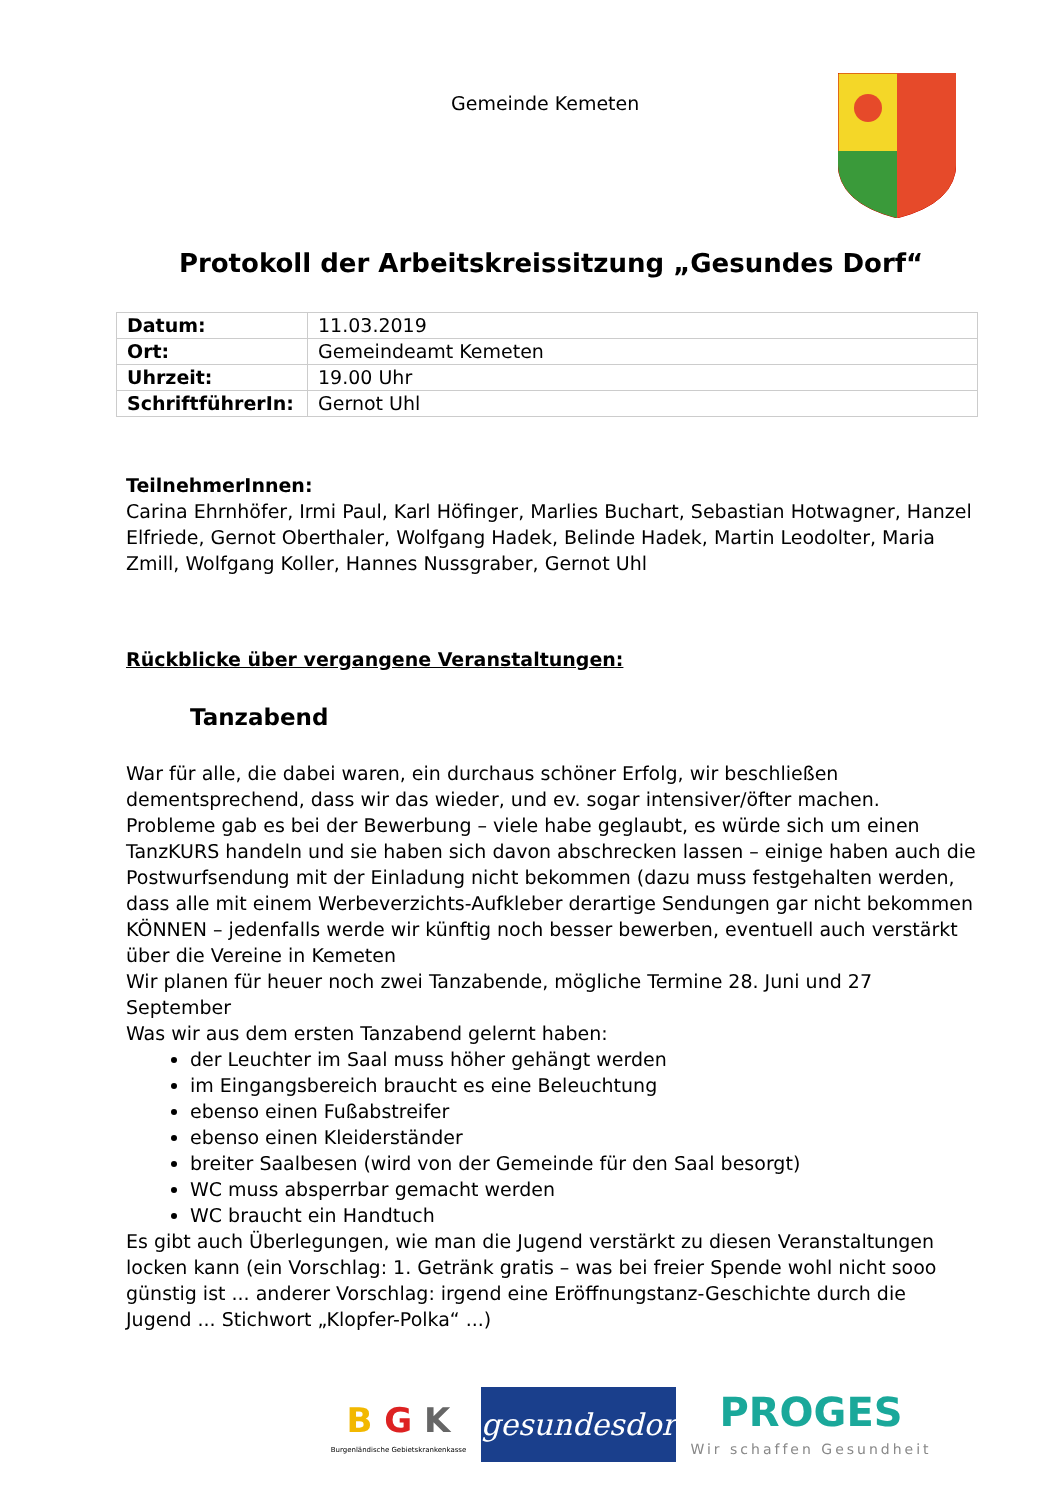Gemeinde Kemeten
Protokoll der Arbeitskreissitzung „Gesundes Dorf“
| Datum: | 11.03.2019 |
| Ort: | Gemeindeamt Kemeten |
| Uhrzeit: | 19.00 Uhr |
| SchriftführerIn: | Gernot Uhl |
TeilnehmerInnen:
Carina Ehrnhöfer, Irmi Paul, Karl Höfinger, Marlies Buchart, Sebastian Hotwagner, Hanzel Elfriede, Gernot Oberthaler, Wolfgang Hadek, Belinde Hadek, Martin Leodolter, Maria Zmill, Wolfgang Koller, Hannes Nussgraber, Gernot Uhl
Rückblicke über vergangene Veranstaltungen:
Tanzabend
War für alle, die dabei waren, ein durchaus schöner Erfolg, wir beschließen dementsprechend, dass wir das wieder, und ev. sogar intensiver/öfter machen.
Probleme gab es bei der Bewerbung – viele habe geglaubt, es würde sich um einen TanzKURS handeln und sie haben sich davon abschrecken lassen – einige haben auch die Postwurfsendung mit der Einladung nicht bekommen (dazu muss festgehalten werden, dass alle mit einem Werbeverzichts-Aufkleber derartige Sendungen gar nicht bekommen KÖNNEN – jedenfalls werde wir künftig noch besser bewerben, eventuell auch verstärkt über die Vereine in Kemeten
Wir planen für heuer noch zwei Tanzabende, mögliche Termine 28. Juni und 27 September
Was wir aus dem ersten Tanzabend gelernt haben:
der Leuchter im Saal muss höher gehängt werden
im Eingangsbereich braucht es eine Beleuchtung
ebenso einen Fußabstreifer
ebenso einen Kleiderständer
breiter Saalbesen (wird von der Gemeinde für den Saal besorgt)
WC muss absperrbar gemacht werden
WC braucht ein Handtuch
Es gibt auch Überlegungen, wie man die Jugend verstärkt zu diesen Veranstaltungen locken kann (ein Vorschlag: 1. Getränk gratis – was bei freier Spende wohl nicht sooo günstig ist ... anderer Vorschlag: irgend eine Eröffnungstanz-Geschichte durch die Jugend ... Stichwort „Klopfer-Polka“ ...)
B G K
Burgenländische Gebietskrankenkasse
gesundesdorf
PROGES
Wir schaffen Gesundheit